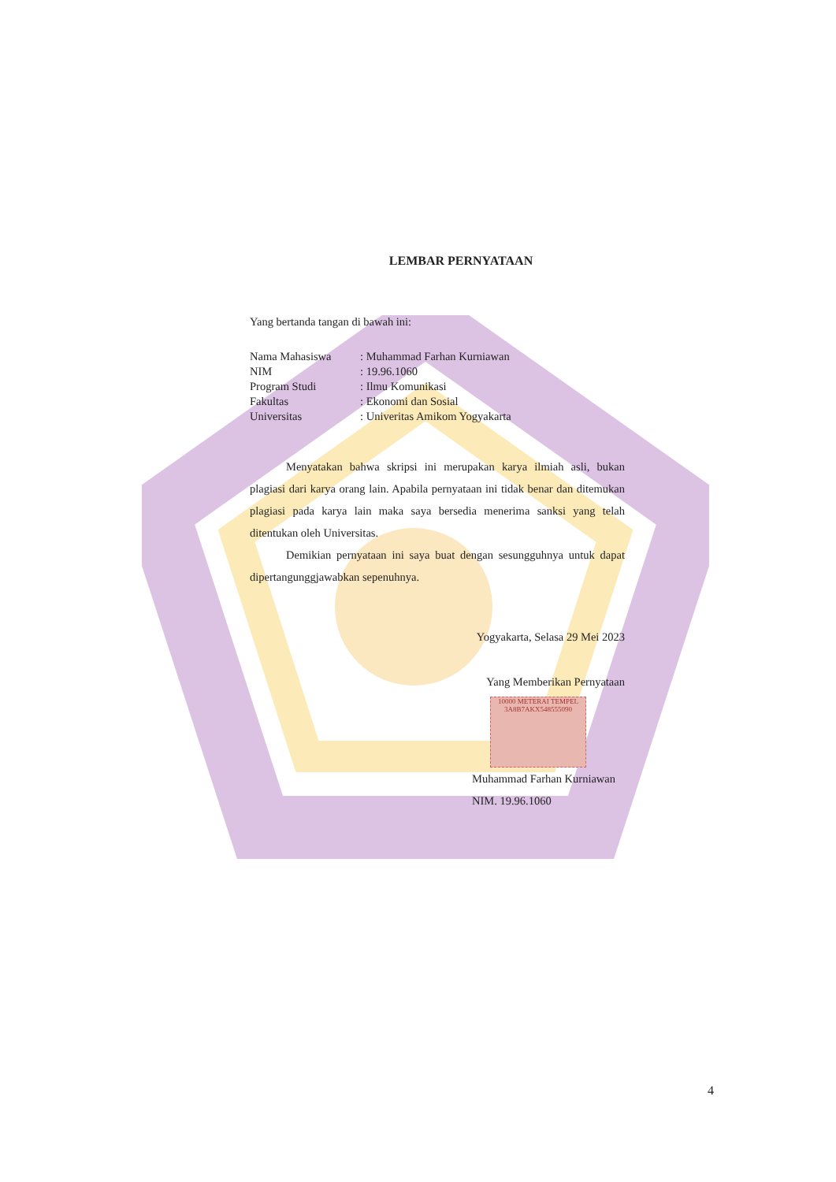LEMBAR PERNYATAAN
Yang bertanda tangan di bawah ini:
Nama Mahasiswa: Muhammad Farhan Kurniawan
NIM: 19.96.1060
Program Studi: Ilmu Komunikasi
Fakultas: Ekonomi dan Sosial
Universitas: Univeritas Amikom Yogyakarta
Menyatakan bahwa skripsi ini merupakan karya ilmiah asli, bukan plagiasi dari karya orang lain. Apabila pernyataan ini tidak benar dan ditemukan plagiasi pada karya lain maka saya bersedia menerima sanksi yang telah ditentukan oleh Universitas.
Demikian pernyataan ini saya buat dengan sesungguhnya untuk dapat dipertangunggjawabkan sepenuhnya.
Yogyakarta, Selasa 29 Mei 2023
Yang Memberikan Pernyataan
10000 METERAI TEMPEL 3A8B7AKX548555090
Muhammad Farhan Kurniawan
NIM. 19.96.1060
4